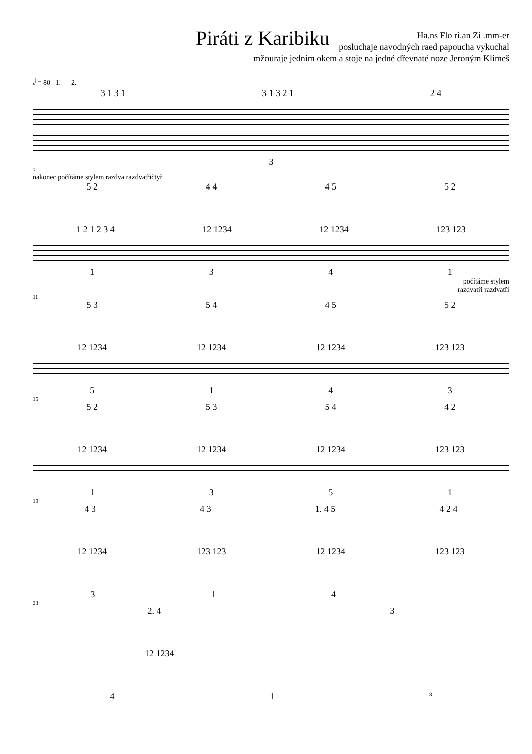Piráti z Karibiku
Ha.ns Flo ri.an Zi .mm-er
posluchaje navodných raed papoucha vykuchal
mžouraje jedním okem a stoje na jedné dřevnaté noze Jeroným Klimeš
𝅗𝅥 = 80 1. 2.
3 1 3 1 3 1 3 2 1 2 4
3
7
nakonec počítáme stylem razdva razdvatřičtyř
5 2 4 4 4 5 5 2
1 2 1 2 3 4 12 1234 12 1234 123 123
1341
počítáme stylem
razdvatři razdvatři
11
5 3 5 4 4 5 5 2
12 1234 12 1234 12 1234 123 123
5143
15
5 2 5 3 5 4 4 2
12 1234 12 1234 12 1234 123 123
1351
19
4 3 4 3 1. 4 5 4 2 4
12 1234 123 123 12 1234 123 123
314
23
2. 4 3
12 1234
41 8